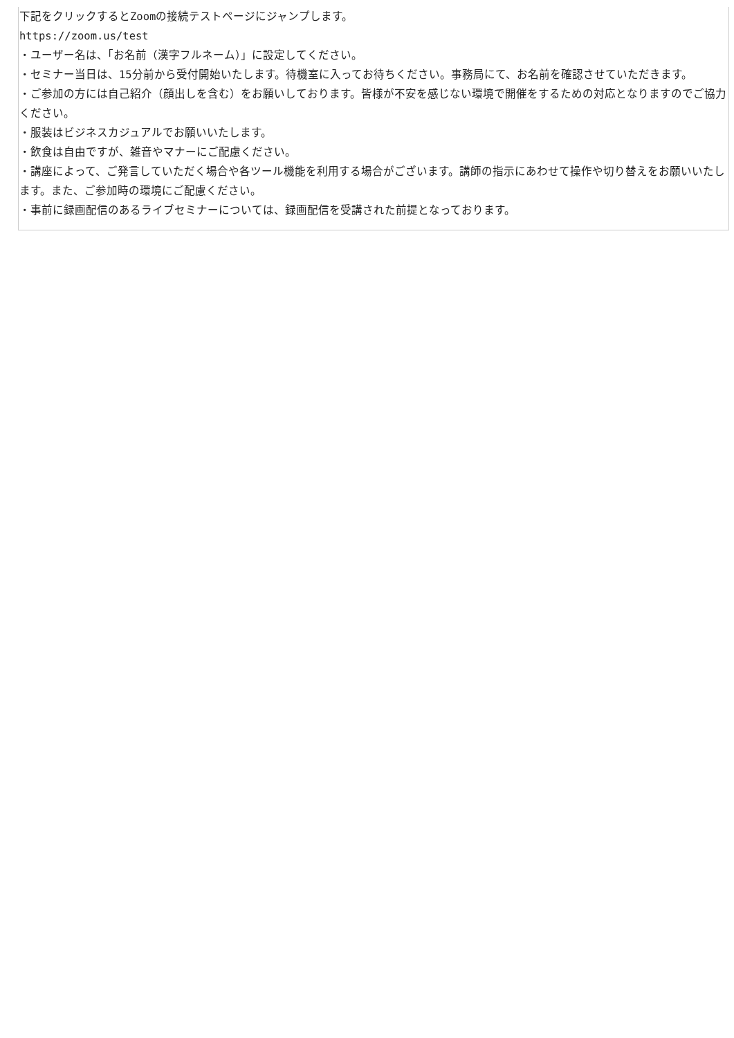下記をクリックするとZoomの接続テストページにジャンプします。
https://zoom.us/test
・ユーザー名は、「お名前（漢字フルネーム）」に設定してください。
・セミナー当日は、15分前から受付開始いたします。待機室に入ってお待ちください。事務局にて、お名前を確認させていただきます。
・ご参加の方には自己紹介（顔出しを含む）をお願いしております。皆様が不安を感じない環境で開催をするための対応となりますのでご協力ください。
・服装はビジネスカジュアルでお願いいたします。
・飲食は自由ですが、雑音やマナーにご配慮ください。
・講座によって、ご発言していただく場合や各ツール機能を利用する場合がございます。講師の指示にあわせて操作や切り替えをお願いいたします。また、ご参加時の環境にご配慮ください。
・事前に録画配信のあるライブセミナーについては、録画配信を受講された前提となっております。